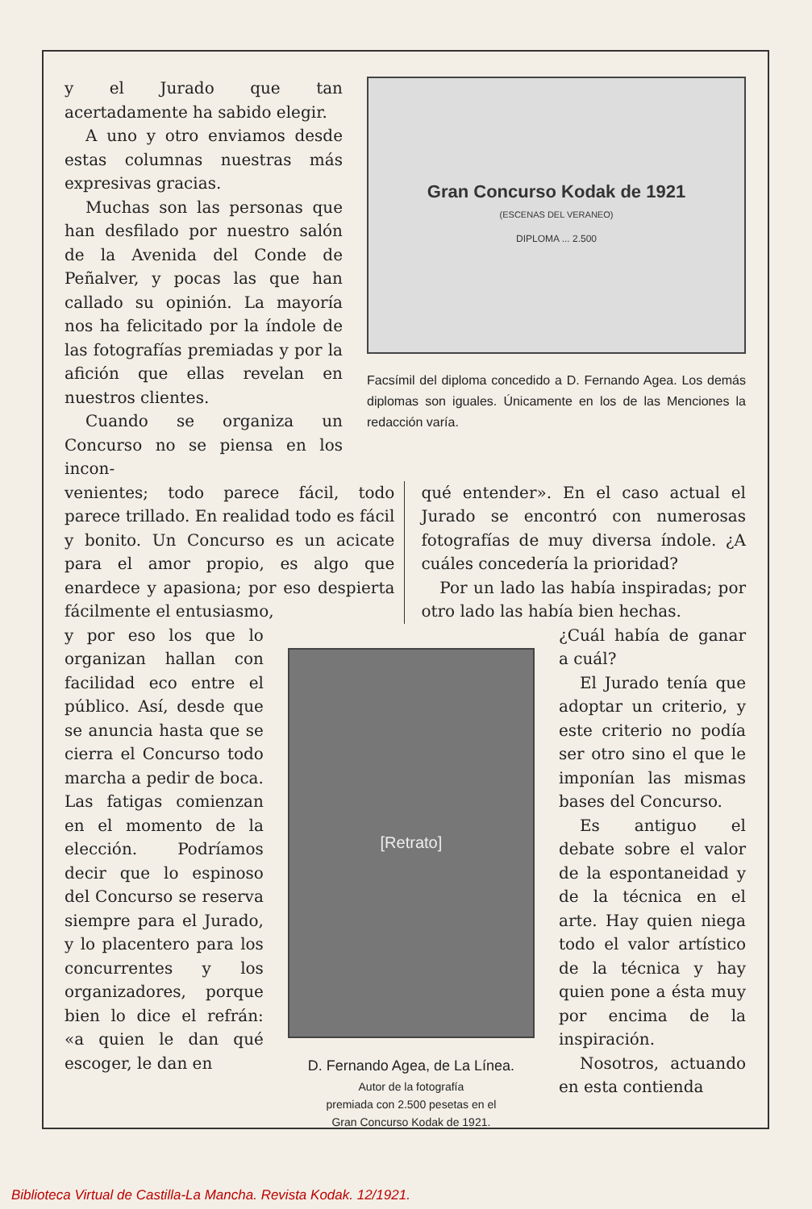y el Jurado que tan acertadamente ha sabido elegir.
A uno y otro enviamos desde estas columnas nuestras más expresivas gracias.
Muchas son las personas que han desfilado por nuestro salón de la Avenida del Conde de Peñalver, y pocas las que han callado su opinión. La mayoría nos ha felicitado por la índole de las fotografías premiadas y por la afición que ellas revelan en nuestros clientes.
Cuando se organiza un Concurso no se piensa en los incon-
Gran Concurso Kodak de 1921
(ESCENAS DEL VERANEO)
DIPLOMA ... 2.500
Facsímil del diploma concedido a D. Fernando Agea. Los demás diplomas son iguales. Únicamente en los de las Menciones la redacción varía.
venientes; todo parece fácil, todo parece trillado. En realidad todo es fácil y bonito. Un Concurso es un acicate para el amor propio, es algo que enardece y apasiona; por eso despierta fácilmente el entusiasmo,
qué entender». En el caso actual el Jurado se encontró con numerosas fotografías de muy diversa índole. ¿A cuáles concedería la prioridad?
Por un lado las había inspiradas; por otro lado las había bien hechas.
y por eso los que lo organizan hallan con facilidad eco entre el público. Así, desde que se anuncia hasta que se cierra el Concurso todo marcha a pedir de boca. Las fatigas comienzan en el momento de la elección. Podríamos decir que lo espinoso del Concurso se reserva siempre para el Jurado, y lo placentero para los concurrentes y los organizadores, porque bien lo dice el refrán: «a quien le dan qué escoger, le dan en
[Retrato]
D. Fernando Agea, de La Línea.
Autor de la fotografía
premiada con 2.500 pesetas en el
Gran Concurso Kodak de 1921.
¿Cuál había de ganar a cuál?
El Jurado tenía que adoptar un criterio, y este criterio no podía ser otro sino el que le imponían las mismas bases del Concurso.
Es antiguo el debate sobre el valor de la espontaneidad y de la técnica en el arte. Hay quien niega todo el valor artístico de la técnica y hay quien pone a ésta muy por encima de la inspiración.
Nosotros, actuando en esta contienda
Biblioteca Virtual de Castilla-La Mancha. Revista Kodak. 12/1921.